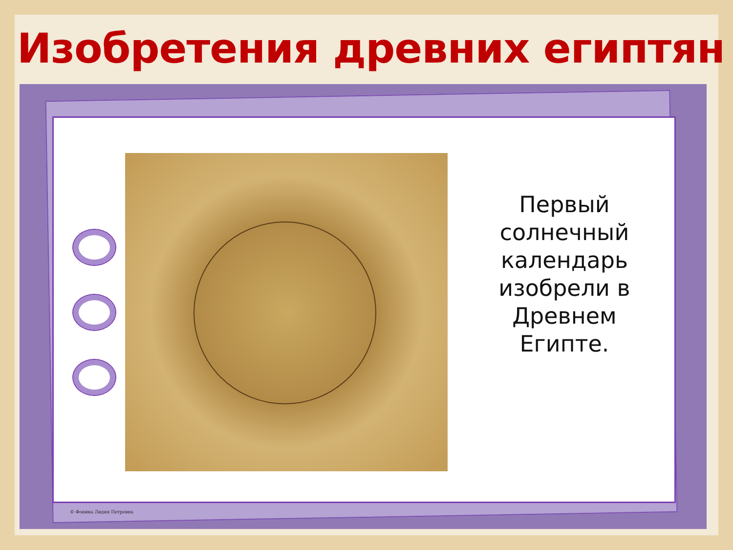Изобретения древних египтян
Первый солнечный календарь изобрели в Древнем Египте.
© Фокина Лидия Петровна